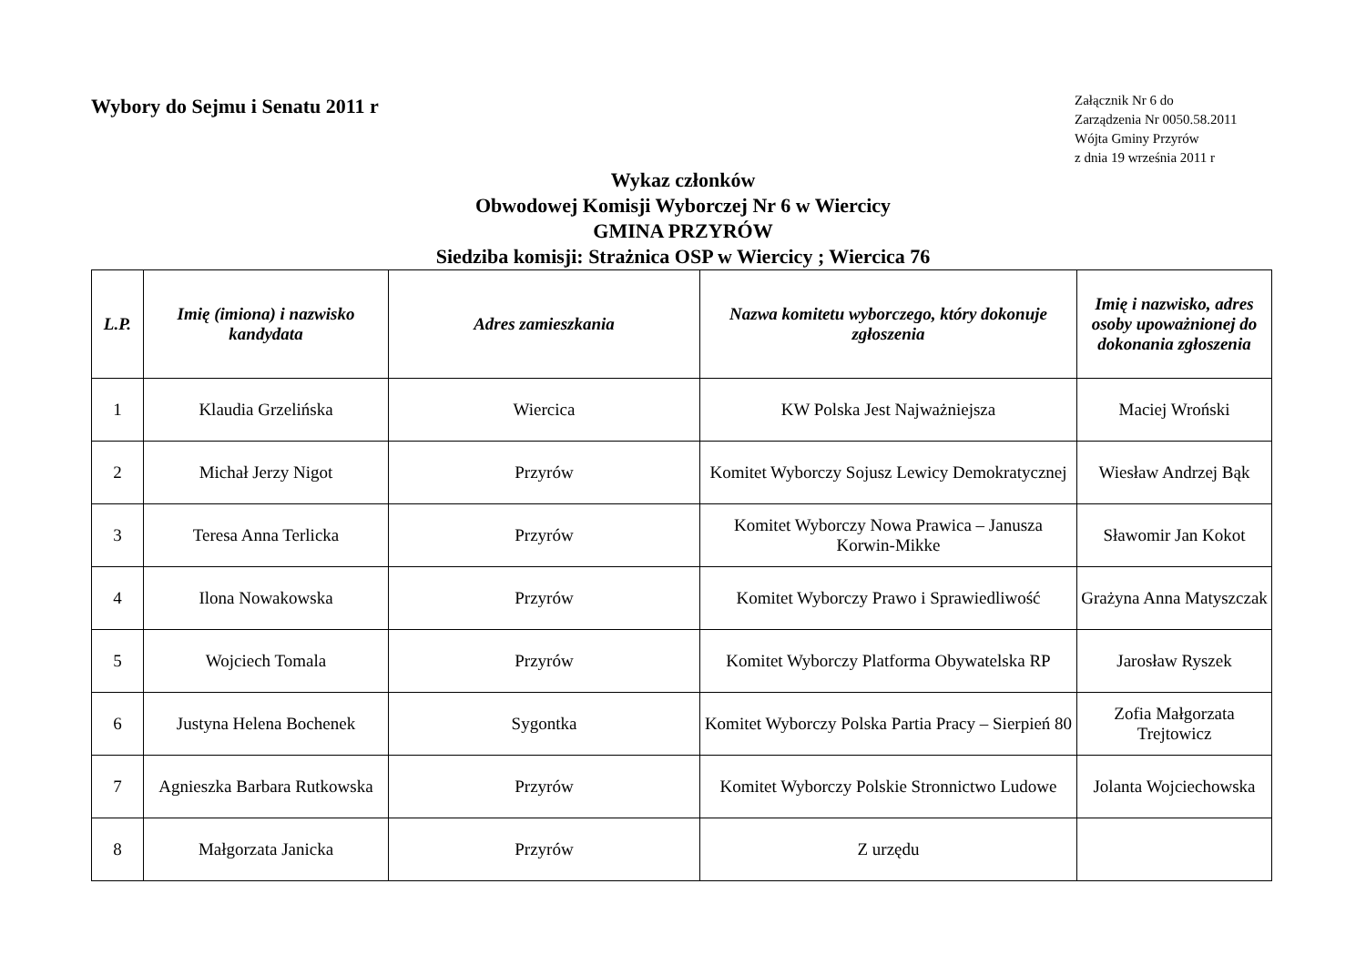Wybory do Sejmu i Senatu 2011 r
Załącznik Nr 6 do
Zarządzenia Nr 0050.58.2011
Wójta Gminy Przyrów
z dnia 19 września 2011 r
Wykaz członków
Obwodowej Komisji Wyborczej Nr 6 w Wiercicy
GMINA PRZYRÓW
Siedziba komisji: Strażnica OSP w Wiercicy ; Wiercica 76
| L.P. | Imię (imiona) i nazwisko kandydata | Adres zamieszkania | Nazwa komitetu wyborczego, który dokonuje zgłoszenia | Imię i nazwisko, adres osoby upoważnionej do dokonania zgłoszenia |
| --- | --- | --- | --- | --- |
| 1 | Klaudia Grzelińska | Wiercica | KW Polska Jest Najważniejsza | Maciej Wroński |
| 2 | Michał Jerzy Nigot | Przyrów | Komitet Wyborczy Sojusz Lewicy Demokratycznej | Wiesław Andrzej Bąk |
| 3 | Teresa Anna Terlicka | Przyrów | Komitet Wyborczy Nowa Prawica – Janusza Korwin-Mikke | Sławomir Jan Kokot |
| 4 | Ilona Nowakowska | Przyrów | Komitet Wyborczy Prawo i Sprawiedliwość | Grażyna Anna Matyszczak |
| 5 | Wojciech Tomala | Przyrów | Komitet Wyborczy Platforma Obywatelska RP | Jarosław Ryszek |
| 6 | Justyna Helena Bochenek | Sygontka | Komitet Wyborczy Polska Partia Pracy – Sierpień 80 | Zofia Małgorzata Trejtowicz |
| 7 | Agnieszka Barbara Rutkowska | Przyrów | Komitet Wyborczy Polskie Stronnictwo Ludowe | Jolanta Wojciechowska |
| 8 | Małgorzata Janicka | Przyrów | Z urzędu | |